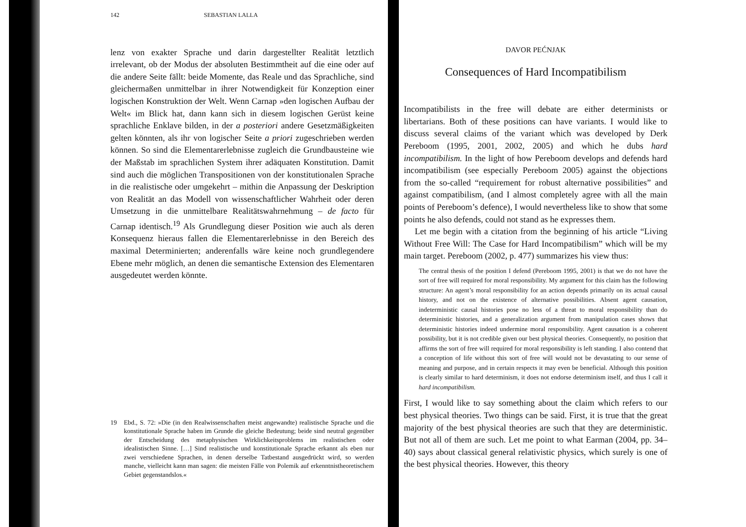142 SEBASTIAN LALLA
lenz von exakter Sprache und darin dargestellter Realität letztlich irrelevant, ob der Modus der absoluten Bestimmtheit auf die eine oder auf die andere Seite fällt: beide Momente, das Reale und das Sprachliche, sind gleichermaßen unmittelbar in ihrer Notwendigkeit für Konzeption einer logischen Konstruktion der Welt. Wenn Carnap »den logischen Aufbau der Welt« im Blick hat, dann kann sich in diesem logischen Gerüst keine sprachliche Enklave bilden, in der a posteriori andere Gesetzmäßigkeiten gelten könnten, als ihr von logischer Seite a priori zugeschrieben werden können. So sind die Elementarerlebnisse zugleich die Grundbausteine wie der Maßstab im sprachlichen System ihrer adäquaten Konstitution. Damit sind auch die möglichen Transpositionen von der konstitutionalen Sprache in die realistische oder umgekehrt – mithin die Anpassung der Deskription von Realität an das Modell von wissenschaftlicher Wahrheit oder deren Umsetzung in die unmittelbare Realitätswahrnehmung – de facto für Carnap identisch.<sup>19</sup> Als Grundlegung dieser Position wie auch als deren Konsequenz hieraus fallen die Elementarerlebnisse in den Bereich des maximal Determinierten; anderenfalls wäre keine noch grundlegendere Ebene mehr möglich, an denen die semantische Extension des Elementaren ausgedeutet werden könnte.
19 Ebd., S. 72: »Die (in den Realwissenschaften meist angewandte) realistische Sprache und die konstitutionale Sprache haben im Grunde die gleiche Bedeutung; beide sind neutral gegenüber der Entscheidung des metaphysischen Wirklichkeitsproblems im realistischen oder idealistischen Sinne. […] Sind realistische und konstitutionale Sprache erkannt als eben nur zwei verschiedene Sprachen, in denen derselbe Tatbestand ausgedrückt wird, so werden manche, vielleicht kann man sagen: die meisten Fälle von Polemik auf erkenntnistheoretischem Gebiet gegenstandslos.«
DAVOR PEĆNJAK
Consequences of Hard Incompatibilism
Incompatibilists in the free will debate are either determinists or libertarians. Both of these positions can have variants. I would like to discuss several claims of the variant which was developed by Derk Pereboom (1995, 2001, 2002, 2005) and which he dubs hard incompatibilism. In the light of how Pereboom develops and defends hard incompatibilism (see especially Pereboom 2005) against the objections from the so-called “requirement for robust alternative possibilities” and against compatibilism, (and I almost completely agree with all the main points of Pereboom’s defence), I would nevertheless like to show that some points he also defends, could not stand as he expresses them.
Let me begin with a citation from the beginning of his article “Living Without Free Will: The Case for Hard Incompatibilism” which will be my main target. Pereboom (2002, p. 477) summarizes his view thus:
The central thesis of the position I defend (Pereboom 1995, 2001) is that we do not have the sort of free will required for moral responsibility. My argument for this claim has the following structure: An agent’s moral responsibility for an action depends primarily on its actual causal history, and not on the existence of alternative possibilities. Absent agent causation, indeterministic causal histories pose no less of a threat to moral responsibility than do deterministic histories, and a generalization argument from manipulation cases shows that deterministic histories indeed undermine moral responsibility. Agent causation is a coherent possibility, but it is not credible given our best physical theories. Consequently, no position that affirms the sort of free will required for moral responsibility is left standing. I also contend that a conception of life without this sort of free will would not be devastating to our sense of meaning and purpose, and in certain respects it may even be beneficial. Although this position is clearly similar to hard determinism, it does not endorse determinism itself, and thus I call it hard incompatibilism.
First, I would like to say something about the claim which refers to our best physical theories. Two things can be said. First, it is true that the great majority of the best physical theories are such that they are deterministic. But not all of them are such. Let me point to what Earman (2004, pp. 34–40) says about classical general relativistic physics, which surely is one of the best physical theories. However, this theory